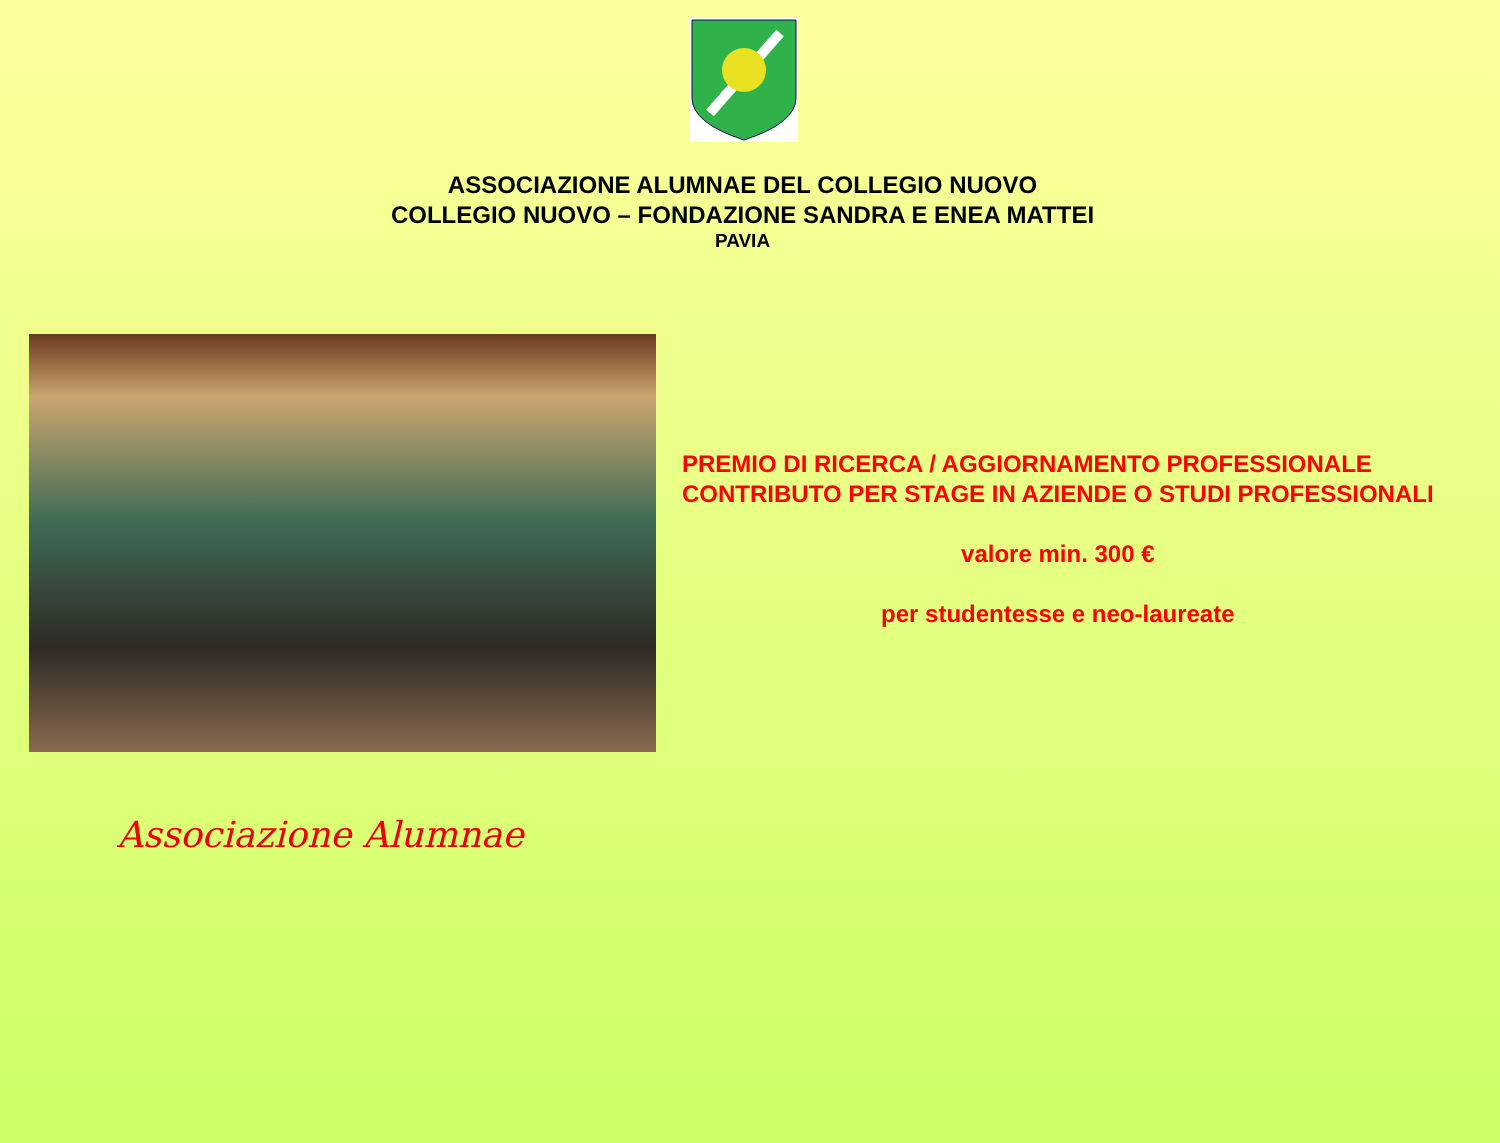ASSOCIAZIONE ALUMNAE DEL COLLEGIO NUOVO
COLLEGIO NUOVO – FONDAZIONE SANDRA E ENEA MATTEI
PAVIA
PREMIO DI RICERCA / AGGIORNAMENTO PROFESSIONALE
CONTRIBUTO PER STAGE IN AZIENDE O STUDI PROFESSIONALI
valore min. 300 €
per studentesse e neo-laureate
Associazione Alumnae